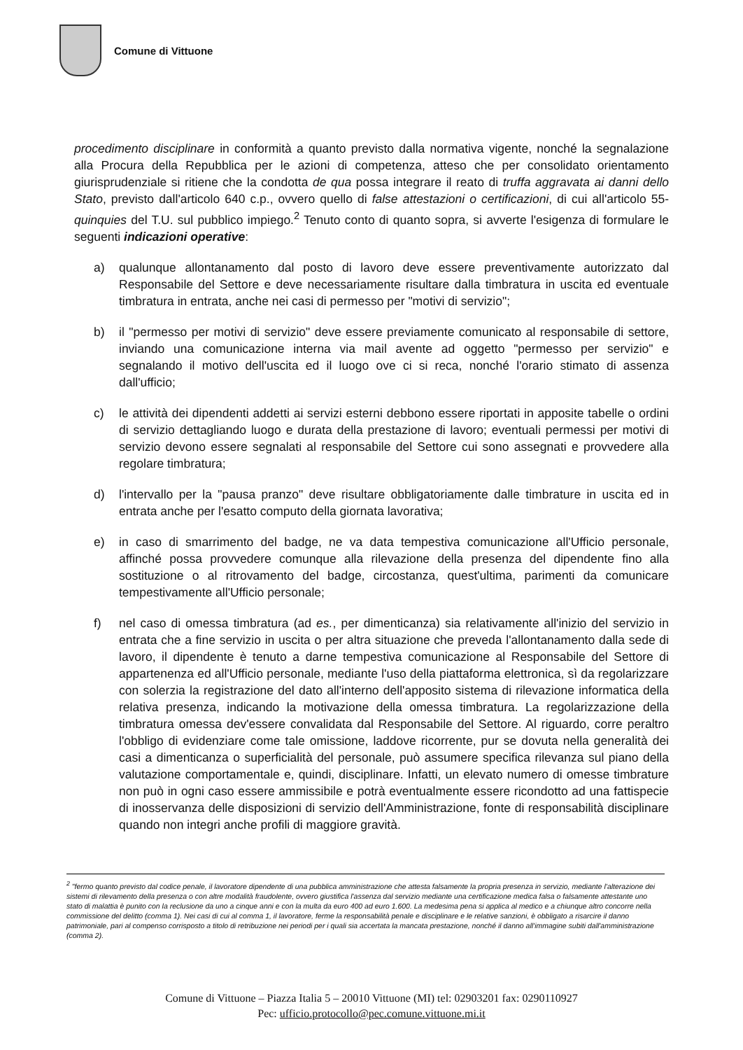Comune di Vittuone
procedimento disciplinare in conformità a quanto previsto dalla normativa vigente, nonché la segnalazione alla Procura della Repubblica per le azioni di competenza, atteso che per consolidato orientamento giurisprudenziale si ritiene che la condotta de qua possa integrare il reato di truffa aggravata ai danni dello Stato, previsto dall'articolo 640 c.p., ovvero quello di false attestazioni o certificazioni, di cui all'articolo 55-quinquies del T.U. sul pubblico impiego.<sup>2</sup> Tenuto conto di quanto sopra, si avverte l'esigenza di formulare le seguenti indicazioni operative:
a) qualunque allontanamento dal posto di lavoro deve essere preventivamente autorizzato dal Responsabile del Settore e deve necessariamente risultare dalla timbratura in uscita ed eventuale timbratura in entrata, anche nei casi di permesso per "motivi di servizio";
b) il "permesso per motivi di servizio" deve essere previamente comunicato al responsabile di settore, inviando una comunicazione interna via mail avente ad oggetto "permesso per servizio" e segnalando il motivo dell'uscita ed il luogo ove ci si reca, nonché l'orario stimato di assenza dall'ufficio;
c) le attività dei dipendenti addetti ai servizi esterni debbono essere riportati in apposite tabelle o ordini di servizio dettagliando luogo e durata della prestazione di lavoro; eventuali permessi per motivi di servizio devono essere segnalati al responsabile del Settore cui sono assegnati e provvedere alla regolare timbratura;
d) l'intervallo per la "pausa pranzo" deve risultare obbligatoriamente dalle timbrature in uscita ed in entrata anche per l'esatto computo della giornata lavorativa;
e) in caso di smarrimento del badge, ne va data tempestiva comunicazione all'Ufficio personale, affinché possa provvedere comunque alla rilevazione della presenza del dipendente fino alla sostituzione o al ritrovamento del badge, circostanza, quest'ultima, parimenti da comunicare tempestivamente all'Ufficio personale;
f) nel caso di omessa timbratura (ad es., per dimenticanza) sia relativamente all'inizio del servizio in entrata che a fine servizio in uscita o per altra situazione che preveda l'allontanamento dalla sede di lavoro, il dipendente è tenuto a darne tempestiva comunicazione al Responsabile del Settore di appartenenza ed all'Ufficio personale, mediante l'uso della piattaforma elettronica, sì da regolarizzare con solerzia la registrazione del dato all'interno dell'apposito sistema di rilevazione informatica della relativa presenza, indicando la motivazione della omessa timbratura. La regolarizzazione della timbratura omessa dev'essere convalidata dal Responsabile del Settore. Al riguardo, corre peraltro l'obbligo di evidenziare come tale omissione, laddove ricorrente, pur se dovuta nella generalità dei casi a dimenticanza o superficialità del personale, può assumere specifica rilevanza sul piano della valutazione comportamentale e, quindi, disciplinare. Infatti, un elevato numero di omesse timbrature non può in ogni caso essere ammissibile e potrà eventualmente essere ricondotto ad una fattispecie di inosservanza delle disposizioni di servizio dell'Amministrazione, fonte di responsabilità disciplinare quando non integri anche profili di maggiore gravità.
<sup>2</sup> "fermo quanto previsto dal codice penale, il lavoratore dipendente di una pubblica amministrazione che attesta falsamente la propria presenza in servizio, mediante l'alterazione dei sistemi di rilevamento della presenza o con altre modalità fraudolente, ovvero giustifica l'assenza dal servizio mediante una certificazione medica falsa o falsamente attestante uno stato di malattia è punito con la reclusione da uno a cinque anni e con la multa da euro 400 ad euro 1.600. La medesima pena si applica al medico e a chiunque altro concorre nella commissione del delitto (comma 1). Nei casi di cui al comma 1, il lavoratore, ferme la responsabilità penale e disciplinare e le relative sanzioni, è obbligato a risarcire il danno patrimoniale, pari al compenso corrisposto a titolo di retribuzione nei periodi per i quali sia accertata la mancata prestazione, nonché il danno all'immagine subiti dall'amministrazione (comma 2).
Comune di Vittuone – Piazza Italia 5 – 20010 Vittuone (MI) tel: 02903201 fax: 0290110927
Pec: ufficio.protocollo@pec.comune.vittuone.mi.it